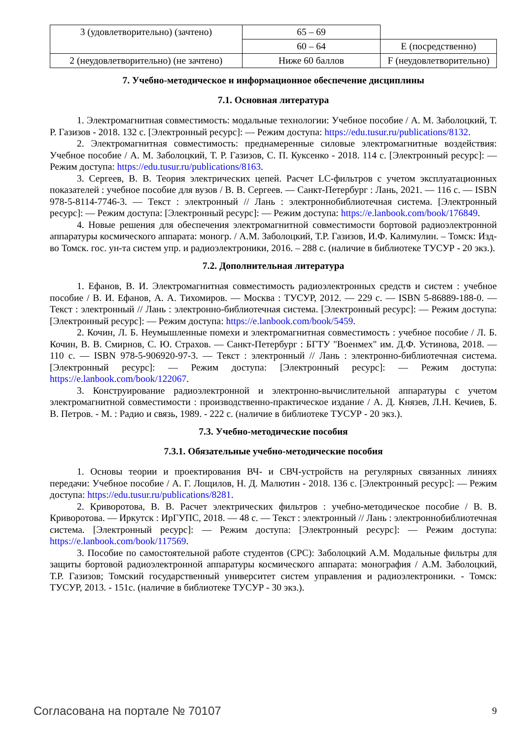| 3 (удовлетворительно) (зачтено) | 65 – 69 | |
| | 60 – 64 | E (посредственно) |
| 2 (неудовлетворительно) (не зачтено) | Ниже 60 баллов | F (неудовлетворительно) |
7. Учебно-методическое и информационное обеспечение дисциплины
7.1. Основная литература
1. Электромагнитная совместимость: модальные технологии: Учебное пособие / А. М. Заболоцкий, Т. Р. Газизов - 2018. 132 с. [Электронный ресурс]: — Режим доступа: https://edu.tusur.ru/publications/8132.
2. Электромагнитная совместимость: преднамеренные силовые электромагнитные воздействия: Учебное пособие / А. М. Заболоцкий, Т. Р. Газизов, С. П. Куксенко - 2018. 114 с. [Электронный ресурс]: — Режим доступа: https://edu.tusur.ru/publications/8163.
3. Сергеев, В. В. Теория электрических цепей. Расчет LC-фильтров с учетом эксплуатационных показателей : учебное пособие для вузов / В. В. Сергеев. — Санкт-Петербург : Лань, 2021. — 116 с. — ISBN 978-5-8114-7746-3. — Текст : электронный // Лань : электроннобиблиотечная система. [Электронный ресурс]: — Режим доступа: [Электронный ресурс]: — Режим доступа: https://e.lanbook.com/book/176849.
4. Новые решения для обеспечения электромагнитной совместимости бортовой радиоэлектронной аппаратуры космического аппарата: моногр. / А.М. Заболоцкий, Т.Р. Газизов, И.Ф. Калимулин. – Томск: Изд-во Томск. гос. ун-та систем упр. и радиоэлектроники, 2016. – 288 с. (наличие в библиотеке ТУСУР - 20 экз.).
7.2. Дополнительная литература
1. Ефанов, В. И. Электромагнитная совместимость радиоэлектронных средств и систем : учебное пособие / В. И. Ефанов, А. А. Тихомиров. — Москва : ТУСУР, 2012. — 229 с. — ISBN 5-86889-188-0. — Текст : электронный // Лань : электронно-библиотечная система. [Электронный ресурс]: — Режим доступа: [Электронный ресурс]: — Режим доступа: https://e.lanbook.com/book/5459.
2. Кочин, Л. Б. Неумышленные помехи и электромагнитная совместимость : учебное пособие / Л. Б. Кочин, В. В. Смирнов, С. Ю. Страхов. — Санкт-Петербург : БГТУ "Военмех" им. Д.Ф. Устинова, 2018. — 110 с. — ISBN 978-5-906920-97-3. — Текст : электронный // Лань : электронно-библиотечная система. [Электронный ресурс]: — Режим доступа: [Электронный ресурс]: — Режим доступа: https://e.lanbook.com/book/122067.
3. Конструирование радиоэлектронной и электронно-вычислительной аппаратуры с учетом электромагнитной совместимости : производственно-практическое издание / А. Д. Князев, Л.Н. Кечиев, Б. В. Петров. - М. : Радио и связь, 1989. - 222 с. (наличие в библиотеке ТУСУР - 20 экз.).
7.3. Учебно-методические пособия
7.3.1. Обязательные учебно-методические пособия
1. Основы теории и проектирования ВЧ- и СВЧ-устройств на регулярных связанных линиях передачи: Учебное пособие / А. Г. Лощилов, Н. Д. Малютин - 2018. 136 с. [Электронный ресурс]: — Режим доступа: https://edu.tusur.ru/publications/8281.
2. Криворотова, В. В. Расчет электрических фильтров : учебно-методическое пособие / В. В. Криворотова. — Иркутск : ИрГУПС, 2018. — 48 с. — Текст : электронный // Лань : электроннобиблиотечная система. [Электронный ресурс]: — Режим доступа: [Электронный ресурс]: — Режим доступа: https://e.lanbook.com/book/117569.
3. Пособие по самостоятельной работе студентов (СРС): Заболоцкий А.М. Модальные фильтры для защиты бортовой радиоэлектронной аппаратуры космического аппарата: монография / А.М. Заболоцкий, Т.Р. Газизов; Томский государственный университет систем управления и радиоэлектроники. - Томск: ТУСУР, 2013. - 151с. (наличие в библиотеке ТУСУР - 30 экз.).
Согласована на портале № 70107 9